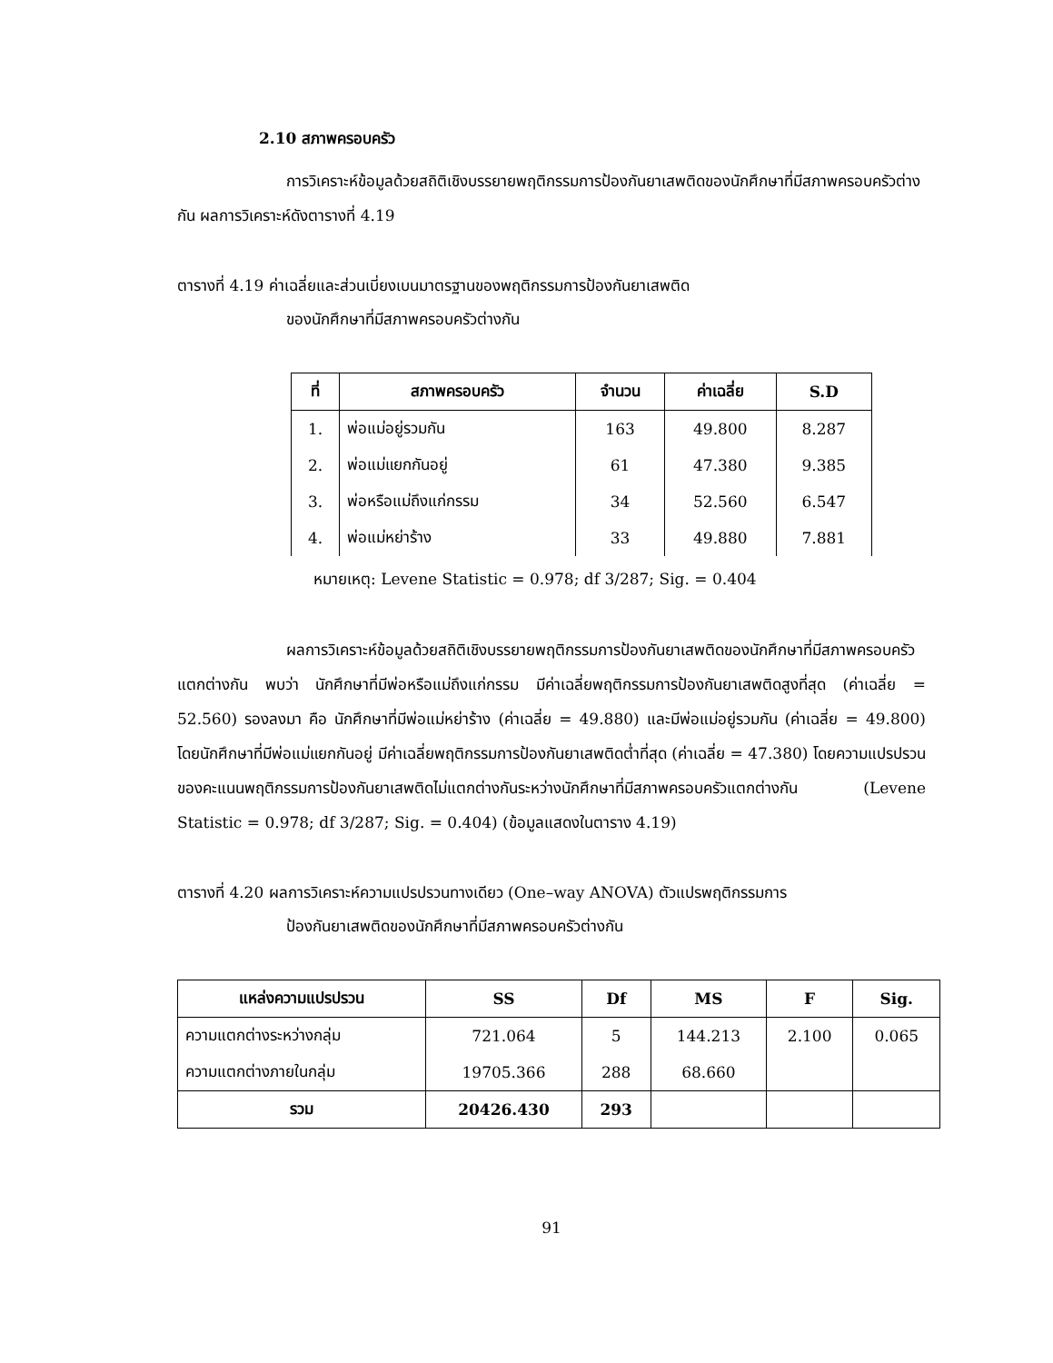2.10 สภาพครอบครัว
การวิเคราะห์ข้อมูลด้วยสถิติเชิงบรรยายพฤติกรรมการป้องกันยาเสพติดของนักศึกษาที่มีสภาพครอบครัวต่างกัน ผลการวิเคราะห์ดังตารางที่ 4.19
ตารางที่ 4.19 ค่าเฉลี่ยและส่วนเบี่ยงเบนมาตรฐานของพฤติกรรมการป้องกันยาเสพติด
ของนักศึกษาที่มีสภาพครอบครัวต่างกัน
| ที่ | สภาพครอบครัว | จำนวน | ค่าเฉลี่ย | S.D |
| --- | --- | --- | --- | --- |
| 1. | พ่อแม่อยู่รวมกัน | 163 | 49.800 | 8.287 |
| 2. | พ่อแม่แยกกันอยู่ | 61 | 47.380 | 9.385 |
| 3. | พ่อหรือแม่ถึงแก่กรรม | 34 | 52.560 | 6.547 |
| 4. | พ่อแม่หย่าร้าง | 33 | 49.880 | 7.881 |
หมายเหตุ: Levene Statistic = 0.978; df 3/287; Sig. = 0.404
ผลการวิเคราะห์ข้อมูลด้วยสถิติเชิงบรรยายพฤติกรรมการป้องกันยาเสพติดของนักศึกษาที่มีสภาพครอบครัวแตกต่างกัน พบว่า นักศึกษาที่มีพ่อหรือแม่ถึงแก่กรรม มีค่าเฉลี่ยพฤติกรรมการป้องกันยาเสพติดสูงที่สุด (ค่าเฉลี่ย = 52.560) รองลงมา คือ นักศึกษาที่มีพ่อแม่หย่าร้าง (ค่าเฉลี่ย = 49.880) และมีพ่อแม่อยู่รวมกัน (ค่าเฉลี่ย = 49.800) โดยนักศึกษาที่มีพ่อแม่แยกกันอยู่ มีค่าเฉลี่ยพฤติกรรมการป้องกันยาเสพติดต่ำที่สุด (ค่าเฉลี่ย = 47.380) โดยความแปรปรวนของคะแนนพฤติกรรมการป้องกันยาเสพติดไม่แตกต่างกันระหว่างนักศึกษาที่มีสภาพครอบครัวแตกต่างกัน (Levene Statistic = 0.978; df 3/287; Sig. = 0.404) (ข้อมูลแสดงในตาราง 4.19)
ตารางที่ 4.20 ผลการวิเคราะห์ความแปรปรวนทางเดียว (One–way ANOVA) ตัวแปรพฤติกรรมการ
ป้องกันยาเสพติดของนักศึกษาที่มีสภาพครอบครัวต่างกัน
| แหล่งความแปรปรวน | SS | Df | MS | F | Sig. |
| --- | --- | --- | --- | --- | --- |
| ความแตกต่างระหว่างกลุ่ม | 721.064 | 5 | 144.213 | 2.100 | 0.065 |
| ความแตกต่างภายในกลุ่ม | 19705.366 | 288 | 68.660 | | |
| รวม | 20426.430 | 293 | | | |
91